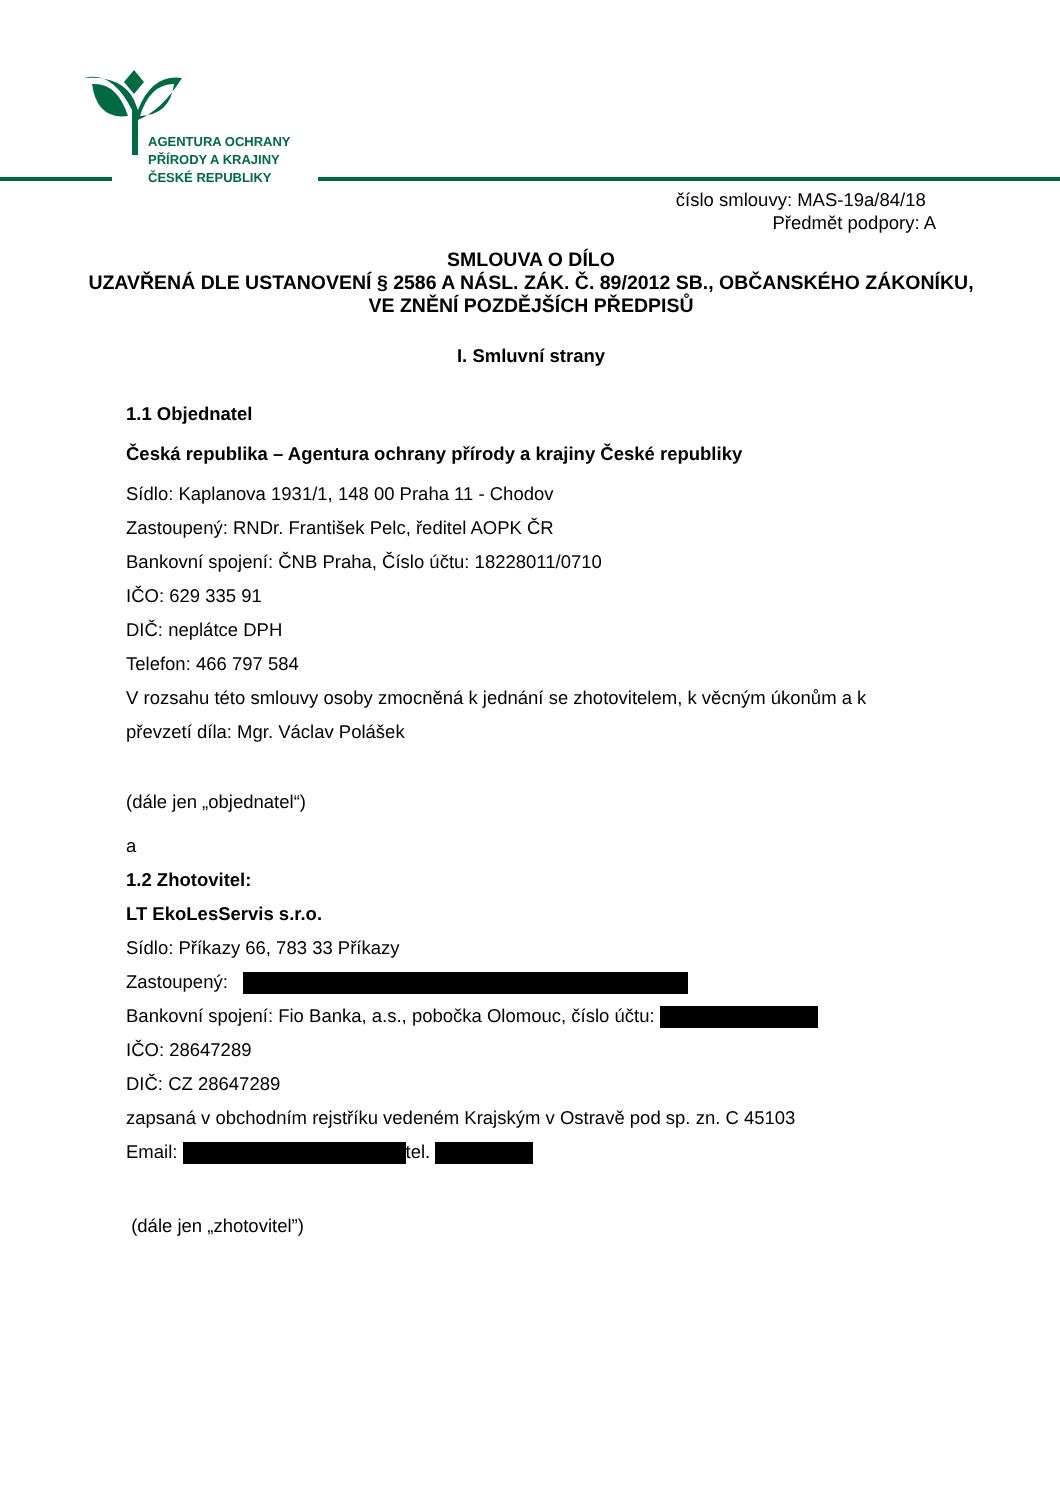AGENTURA OCHRANY
PŘÍRODY A KRAJINY
ČESKÉ REPUBLIKY
číslo smlouvy: MAS-19a/84/18
Předmět podpory: A
SMLOUVA O DÍLO
UZAVŘENÁ DLE USTANOVENÍ § 2586 A NÁSL. ZÁK. Č. 89/2012 SB., OBČANSKÉHO ZÁKONÍKU, VE ZNĚNÍ POZDĚJŠÍCH PŘEDPISŮ
I. Smluvní strany
1.1 Objednatel
Česká republika – Agentura ochrany přírody a krajiny České republiky
Sídlo: Kaplanova 1931/1, 148 00 Praha 11 - Chodov
Zastoupený: RNDr. František Pelc, ředitel AOPK ČR
Bankovní spojení: ČNB Praha, Číslo účtu: 18228011/0710
IČO: 629 335 91
DIČ: neplátce DPH
Telefon: 466 797 584
V rozsahu této smlouvy osoby zmocněná k jednání se zhotovitelem, k věcným úkonům a k převzetí díla: Mgr. Václav Polášek
(dále jen „objednatel“)
a
1.2 Zhotovitel:
LT EkoLesServis s.r.o.
Sídlo: Příkazy 66, 783 33 Příkazy
Zastoupený:
Bankovní spojení: Fio Banka, a.s., pobočka Olomouc, číslo účtu:
IČO: 28647289
DIČ: CZ 28647289
zapsaná v obchodním rejstříku vedeném Krajským v Ostravě pod sp. zn. C 45103
Email: tel.
(dále jen „zhotovitel”)